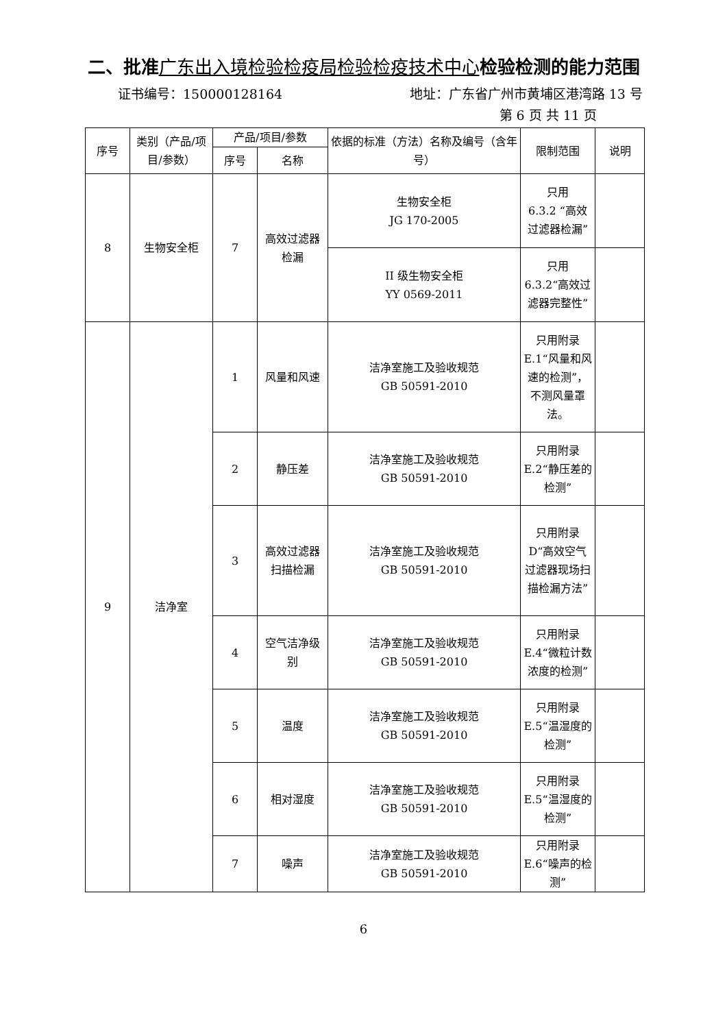二、批准广东出入境检验检疫局检验检疫技术中心检验检测的能力范围
证书编号：150000128164 地址：广东省广州市黄埔区港湾路 13 号
第 6 页 共 11 页
| 序号 | 类别（产品/项目/参数） | 产品/项目/参数 | | 依据的标准（方法）名称及编号（含年号） | 限制范围 | 说明 |
| --- | --- | --- | --- | --- | --- | --- |
| | | 序号 | 名称 | | | |
| 8 | 生物安全柜 | 7 | 高效过滤器检漏 | 生物安全柜 JG 170-2005 | 只用 6.3.2 “高效过滤器检漏” | |
| | | | | II 级生物安全柜 YY 0569-2011 | 只用 6.3.2“高效过滤器完整性” | |
| 9 | 洁净室 | 1 | 风量和风速 | 洁净室施工及验收规范 GB 50591-2010 | 只用附录E.1“风量和风速的检测”，不测风量罩法。 | |
| | | 2 | 静压差 | 洁净室施工及验收规范 GB 50591-2010 | 只用附录E.2“静压差的检测” | |
| | | 3 | 高效过滤器扫描检漏 | 洁净室施工及验收规范 GB 50591-2010 | 只用附录D“高效空气过滤器现场扫描检漏方法” | |
| | | 4 | 空气洁净级别 | 洁净室施工及验收规范 GB 50591-2010 | 只用附录E.4“微粒计数浓度的检测” | |
| | | 5 | 温度 | 洁净室施工及验收规范 GB 50591-2010 | 只用附录E.5“温湿度的检测” | |
| | | 6 | 相对湿度 | 洁净室施工及验收规范 GB 50591-2010 | 只用附录E.5“温湿度的检测” | |
| | | 7 | 噪声 | 洁净室施工及验收规范 GB 50591-2010 | 只用附录E.6“噪声的检测” | |
6